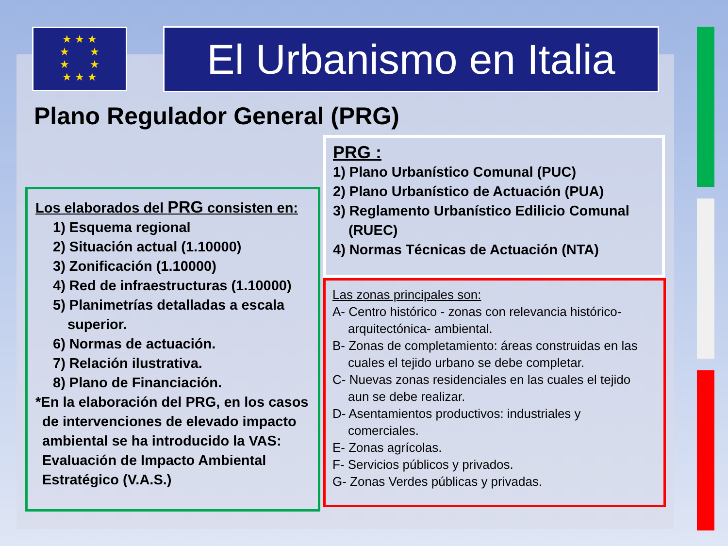★ ★ ★
★ ★
★ ★
★ ★ ★
El Urbanismo en Italia
Plano Regulador General (PRG)
Los elaborados del PRG consisten en:
1) Esquema regional
2) Situación actual (1.10000)
3) Zonificación (1.10000)
4) Red de infraestructuras (1.10000)
5) Planimetrías detalladas a escala
superior.
6) Normas de actuación.
7) Relación ilustrativa.
8) Plano de Financiación.
*En la elaboración del PRG, en los casos
de intervenciones de elevado impacto ambiental se ha introducido la VAS: Evaluación de Impacto Ambiental Estratégico (V.A.S.)
PRG :
1) Plano Urbanístico Comunal (PUC)
2) Plano Urbanístico de Actuación (PUA)
3) Reglamento Urbanístico Edilicio Comunal
(RUEC)
4) Normas Técnicas de Actuación (NTA)
Las zonas principales son:
A- Centro histórico - zonas con relevancia histórico-
arquitectónica- ambiental.
B- Zonas de completamiento: áreas construidas en las
cuales el tejido urbano se debe completar.
C- Nuevas zonas residenciales en las cuales el tejido
aun se debe realizar.
D- Asentamientos productivos: industriales y
comerciales.
E- Zonas agrícolas.
F- Servicios públicos y privados.
G- Zonas Verdes públicas y privadas.